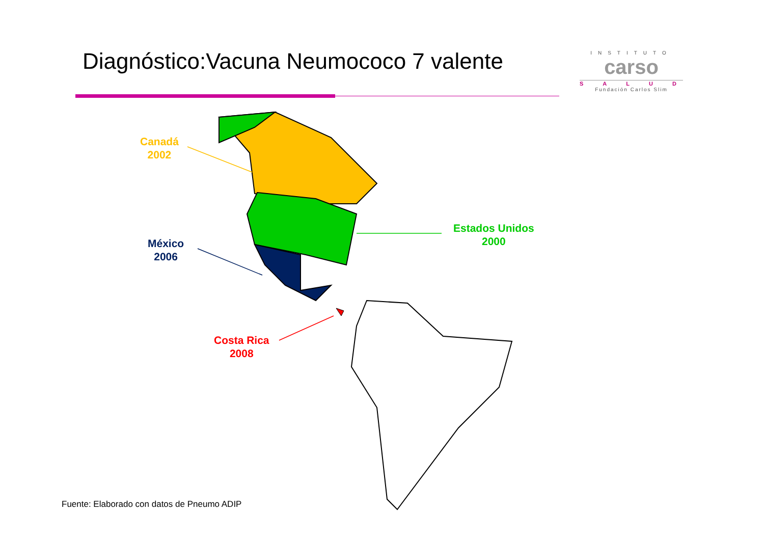Diagnóstico:Vacuna Neumococo 7 valente
INSTITUTO
carso
SALUD
Fundación Carlos Slim
Canadá
2002
Estados Unidos
2000
México
2006
Costa Rica
2008
Fuente: Elaborado con datos de Pneumo ADIP